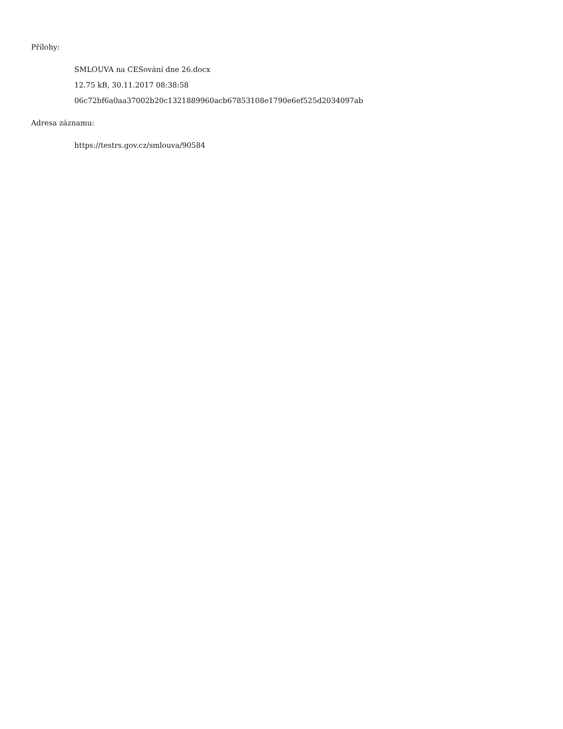Přílohy:
SMLOUVA na CESování dne 26.docx
12.75 kB, 30.11.2017 08:38:58
06c72bf6a0aa37002b20c1321889960acb67853108e1790e6ef525d2034097ab
Adresa záznamu:
https://testrs.gov.cz/smlouva/90584